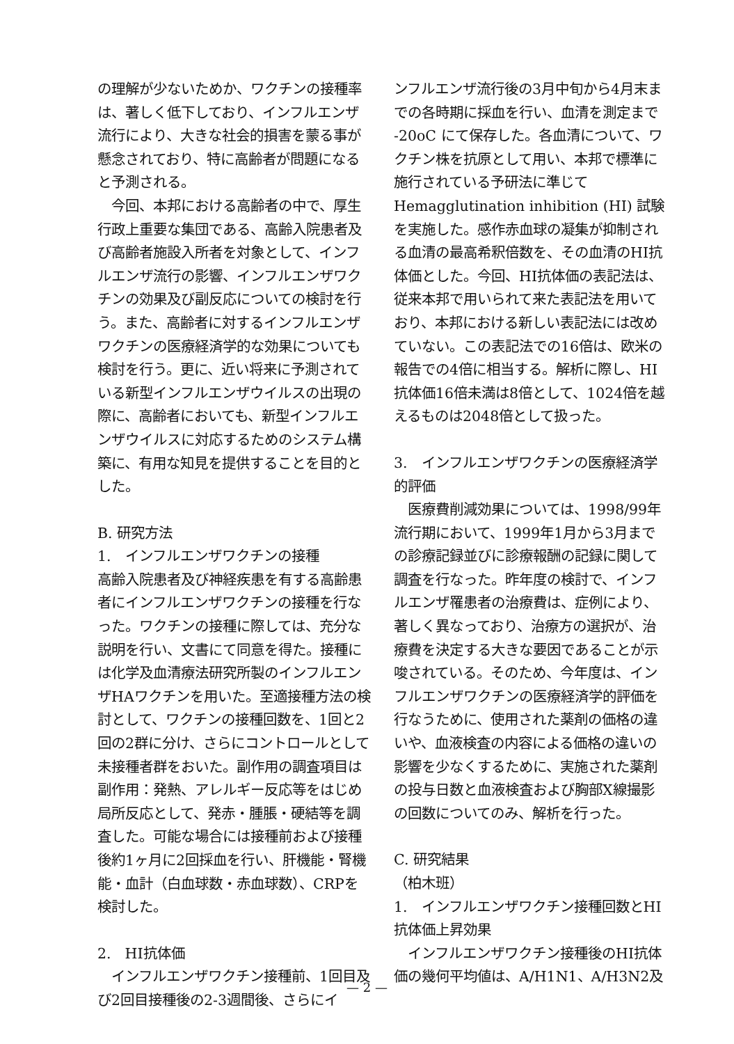の理解が少ないためか、ワクチンの接種率は、著しく低下しており、インフルエンザ流行により、大きな社会的損害を蒙る事が懸念されており、特に高齢者が問題になると予測される。
　今回、本邦における高齢者の中で、厚生行政上重要な集団である、高齢入院患者及び高齢者施設入所者を対象として、インフルエンザ流行の影響、インフルエンザワクチンの効果及び副反応についての検討を行う。また、高齢者に対するインフルエンザワクチンの医療経済学的な効果についても検討を行う。更に、近い将来に予測されている新型インフルエンザウイルスの出現の際に、高齢者においても、新型インフルエンザウイルスに対応するためのシステム構築に、有用な知見を提供することを目的とした。
B. 研究方法
1.　インフルエンザワクチンの接種
高齢入院患者及び神経疾患を有する高齢患者にインフルエンザワクチンの接種を行なった。ワクチンの接種に際しては、充分な説明を行い、文書にて同意を得た。接種には化学及血清療法研究所製のインフルエンザHAワクチンを用いた。至適接種方法の検討として、ワクチンの接種回数を、1回と2回の2群に分け、さらにコントロールとして未接種者群をおいた。副作用の調査項目は副作用：発熱、アレルギー反応等をはじめ局所反応として、発赤・腫脹・硬結等を調査した。可能な場合には接種前および接種後約1ヶ月に2回採血を行い、肝機能・腎機能・血計（白血球数・赤血球数）、CRPを検討した。
2.　HI抗体価
　インフルエンザワクチン接種前、1回目及び2回目接種後の2-3週間後、さらにイ
ンフルエンザ流行後の3月中旬から4月末までの各時期に採血を行い、血清を測定まで -20oC にて保存した。各血清について、ワクチン株を抗原として用い、本邦で標準に施行されている予研法に準じてHemagglutination inhibition (HI) 試験を実施した。感作赤血球の凝集が抑制される血清の最高希釈倍数を、その血清のHI抗体価とした。今回、HI抗体価の表記法は、従来本邦で用いられて来た表記法を用いており、本邦における新しい表記法には改めていない。この表記法での16倍は、欧米の報告での4倍に相当する。解析に際し、HI抗体価16倍未満は8倍として、1024倍を越えるものは2048倍として扱った。
3.　インフルエンザワクチンの医療経済学的評価
　医療費削減効果については、1998/99年流行期において、1999年1月から3月までの診療記録並びに診療報酬の記録に関して調査を行なった。昨年度の検討で、インフルエンザ罹患者の治療費は、症例により、著しく異なっており、治療方の選択が、治療費を決定する大きな要因であることが示唆されている。そのため、今年度は、インフルエンザワクチンの医療経済学的評価を行なうために、使用された薬剤の価格の違いや、血液検査の内容による価格の違いの影響を少なくするために、実施された薬剤の投与日数と血液検査および胸部X線撮影の回数についてのみ、解析を行った。
C. 研究結果
（柏木班）
1.　インフルエンザワクチン接種回数とHI抗体価上昇効果
　インフルエンザワクチン接種後のHI抗体価の幾何平均値は、A/H1N1、A/H3N2及
— 2 —